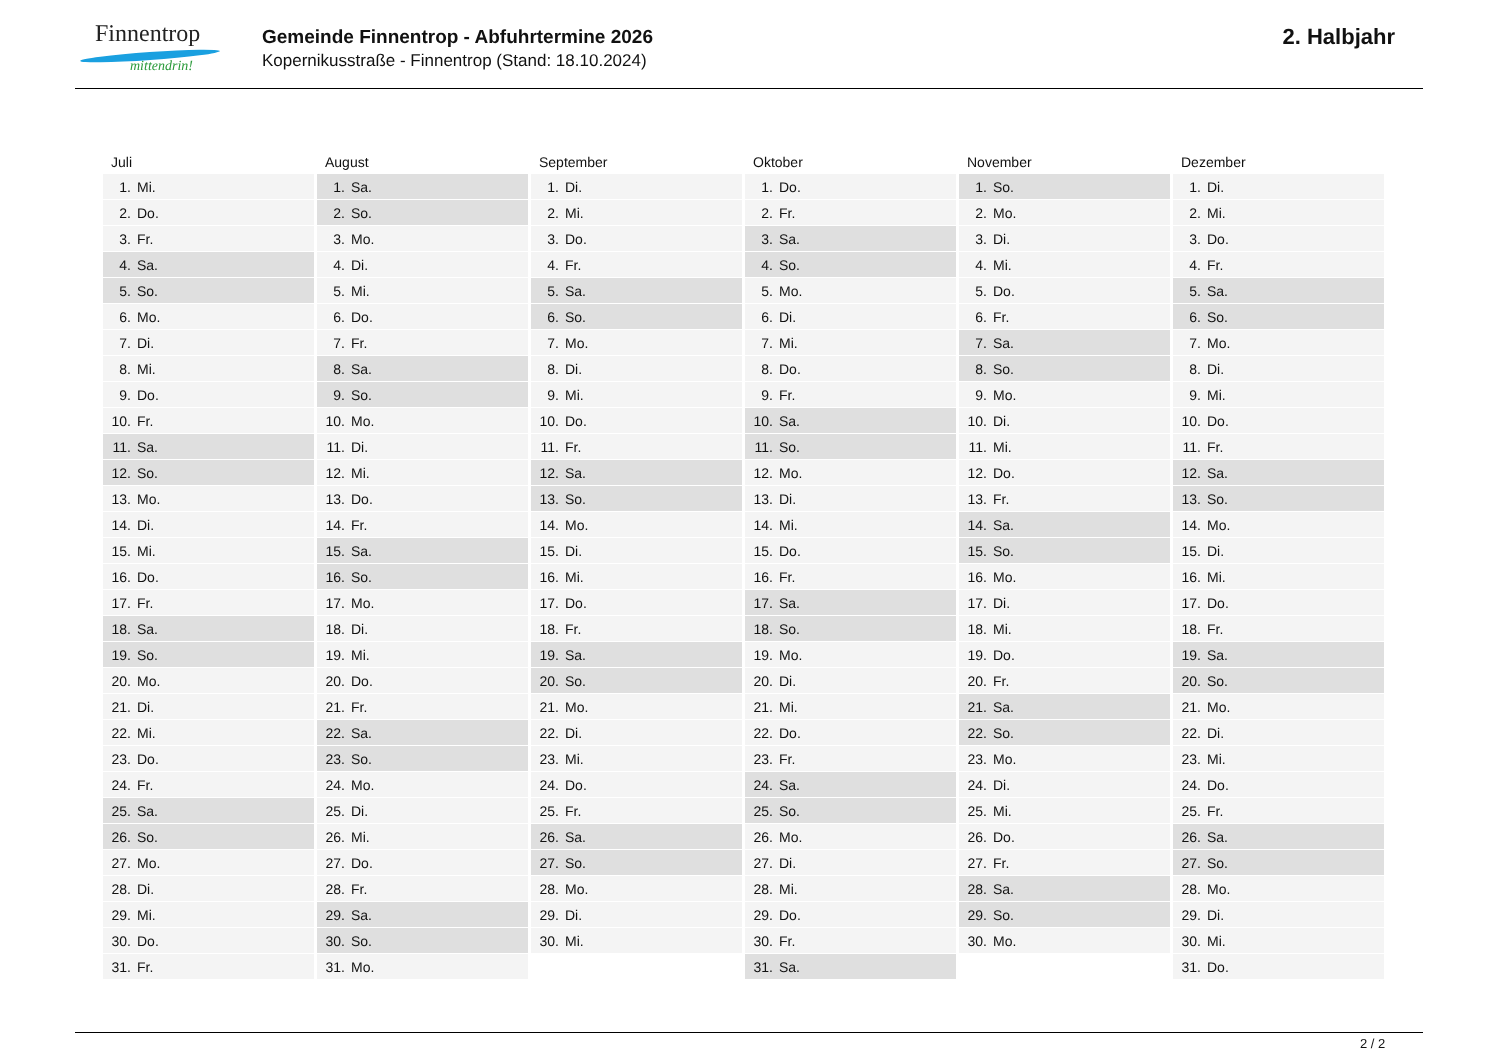Finnentrop
mittendrin!
Gemeinde Finnentrop - Abfuhrtermine 2026
Kopernikusstraße - Finnentrop (Stand: 18.10.2024)
2. Halbjahr
| Juli | August | September | Oktober | November | Dezember |
| --- | --- | --- | --- | --- | --- |
| 1. Mi. | 1. Sa. | 1. Di. | 1. Do. | 1. So. | 1. Di. |
| 2. Do. | 2. So. | 2. Mi. | 2. Fr. | 2. Mo. | 2. Mi. |
| 3. Fr. | 3. Mo. | 3. Do. | 3. Sa. | 3. Di. | 3. Do. |
| 4. Sa. | 4. Di. | 4. Fr. | 4. So. | 4. Mi. | 4. Fr. |
| 5. So. | 5. Mi. | 5. Sa. | 5. Mo. | 5. Do. | 5. Sa. |
| 6. Mo. | 6. Do. | 6. So. | 6. Di. | 6. Fr. | 6. So. |
| 7. Di. | 7. Fr. | 7. Mo. | 7. Mi. | 7. Sa. | 7. Mo. |
| 8. Mi. | 8. Sa. | 8. Di. | 8. Do. | 8. So. | 8. Di. |
| 9. Do. | 9. So. | 9. Mi. | 9. Fr. | 9. Mo. | 9. Mi. |
| 10. Fr. | 10. Mo. | 10. Do. | 10. Sa. | 10. Di. | 10. Do. |
| 11. Sa. | 11. Di. | 11. Fr. | 11. So. | 11. Mi. | 11. Fr. |
| 12. So. | 12. Mi. | 12. Sa. | 12. Mo. | 12. Do. | 12. Sa. |
| 13. Mo. | 13. Do. | 13. So. | 13. Di. | 13. Fr. | 13. So. |
| 14. Di. | 14. Fr. | 14. Mo. | 14. Mi. | 14. Sa. | 14. Mo. |
| 15. Mi. | 15. Sa. | 15. Di. | 15. Do. | 15. So. | 15. Di. |
| 16. Do. | 16. So. | 16. Mi. | 16. Fr. | 16. Mo. | 16. Mi. |
| 17. Fr. | 17. Mo. | 17. Do. | 17. Sa. | 17. Di. | 17. Do. |
| 18. Sa. | 18. Di. | 18. Fr. | 18. So. | 18. Mi. | 18. Fr. |
| 19. So. | 19. Mi. | 19. Sa. | 19. Mo. | 19. Do. | 19. Sa. |
| 20. Mo. | 20. Do. | 20. So. | 20. Di. | 20. Fr. | 20. So. |
| 21. Di. | 21. Fr. | 21. Mo. | 21. Mi. | 21. Sa. | 21. Mo. |
| 22. Mi. | 22. Sa. | 22. Di. | 22. Do. | 22. So. | 22. Di. |
| 23. Do. | 23. So. | 23. Mi. | 23. Fr. | 23. Mo. | 23. Mi. |
| 24. Fr. | 24. Mo. | 24. Do. | 24. Sa. | 24. Di. | 24. Do. |
| 25. Sa. | 25. Di. | 25. Fr. | 25. So. | 25. Mi. | 25. Fr. |
| 26. So. | 26. Mi. | 26. Sa. | 26. Mo. | 26. Do. | 26. Sa. |
| 27. Mo. | 27. Do. | 27. So. | 27. Di. | 27. Fr. | 27. So. |
| 28. Di. | 28. Fr. | 28. Mo. | 28. Mi. | 28. Sa. | 28. Mo. |
| 29. Mi. | 29. Sa. | 29. Di. | 29. Do. | 29. So. | 29. Di. |
| 30. Do. | 30. So. | 30. Mi. | 30. Fr. | 30. Mo. | 30. Mi. |
| 31. Fr. | 31. Mo. | | 31. Sa. | | 31. Do. |
2 / 2